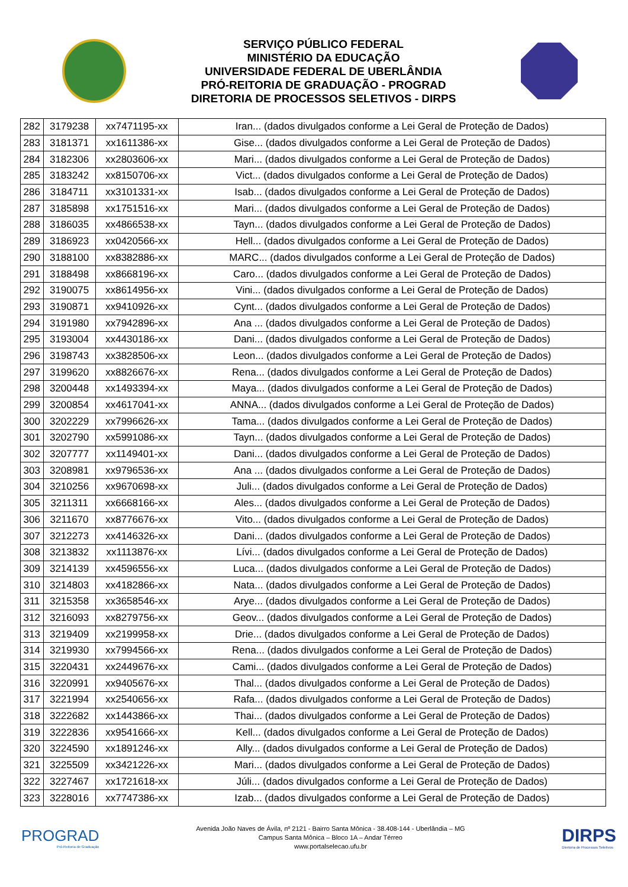SERVIÇO PÚBLICO FEDERAL
MINISTÉRIO DA EDUCAÇÃO
UNIVERSIDADE FEDERAL DE UBERLÂNDIA
PRÓ-REITORIA DE GRADUAÇÃO - PROGRAD
DIRETORIA DE PROCESSOS SELETIVOS - DIRPS
| 282 | 3179238 | xx7471195-xx | Iran... (dados divulgados conforme a Lei Geral de Proteção de Dados) |
| 283 | 3181371 | xx1611386-xx | Gise... (dados divulgados conforme a Lei Geral de Proteção de Dados) |
| 284 | 3182306 | xx2803606-xx | Mari... (dados divulgados conforme a Lei Geral de Proteção de Dados) |
| 285 | 3183242 | xx8150706-xx | Vict... (dados divulgados conforme a Lei Geral de Proteção de Dados) |
| 286 | 3184711 | xx3101331-xx | Isab... (dados divulgados conforme a Lei Geral de Proteção de Dados) |
| 287 | 3185898 | xx1751516-xx | Mari... (dados divulgados conforme a Lei Geral de Proteção de Dados) |
| 288 | 3186035 | xx4866538-xx | Tayn... (dados divulgados conforme a Lei Geral de Proteção de Dados) |
| 289 | 3186923 | xx0420566-xx | Hell... (dados divulgados conforme a Lei Geral de Proteção de Dados) |
| 290 | 3188100 | xx8382886-xx | MARC... (dados divulgados conforme a Lei Geral de Proteção de Dados) |
| 291 | 3188498 | xx8668196-xx | Caro... (dados divulgados conforme a Lei Geral de Proteção de Dados) |
| 292 | 3190075 | xx8614956-xx | Vini... (dados divulgados conforme a Lei Geral de Proteção de Dados) |
| 293 | 3190871 | xx9410926-xx | Cynt... (dados divulgados conforme a Lei Geral de Proteção de Dados) |
| 294 | 3191980 | xx7942896-xx | Ana ... (dados divulgados conforme a Lei Geral de Proteção de Dados) |
| 295 | 3193004 | xx4430186-xx | Dani... (dados divulgados conforme a Lei Geral de Proteção de Dados) |
| 296 | 3198743 | xx3828506-xx | Leon... (dados divulgados conforme a Lei Geral de Proteção de Dados) |
| 297 | 3199620 | xx8826676-xx | Rena... (dados divulgados conforme a Lei Geral de Proteção de Dados) |
| 298 | 3200448 | xx1493394-xx | Maya... (dados divulgados conforme a Lei Geral de Proteção de Dados) |
| 299 | 3200854 | xx4617041-xx | ANNA... (dados divulgados conforme a Lei Geral de Proteção de Dados) |
| 300 | 3202229 | xx7996626-xx | Tama... (dados divulgados conforme a Lei Geral de Proteção de Dados) |
| 301 | 3202790 | xx5991086-xx | Tayn... (dados divulgados conforme a Lei Geral de Proteção de Dados) |
| 302 | 3207777 | xx1149401-xx | Dani... (dados divulgados conforme a Lei Geral de Proteção de Dados) |
| 303 | 3208981 | xx9796536-xx | Ana ... (dados divulgados conforme a Lei Geral de Proteção de Dados) |
| 304 | 3210256 | xx9670698-xx | Juli... (dados divulgados conforme a Lei Geral de Proteção de Dados) |
| 305 | 3211311 | xx6668166-xx | Ales... (dados divulgados conforme a Lei Geral de Proteção de Dados) |
| 306 | 3211670 | xx8776676-xx | Vito... (dados divulgados conforme a Lei Geral de Proteção de Dados) |
| 307 | 3212273 | xx4146326-xx | Dani... (dados divulgados conforme a Lei Geral de Proteção de Dados) |
| 308 | 3213832 | xx1113876-xx | Lívi... (dados divulgados conforme a Lei Geral de Proteção de Dados) |
| 309 | 3214139 | xx4596556-xx | Luca... (dados divulgados conforme a Lei Geral de Proteção de Dados) |
| 310 | 3214803 | xx4182866-xx | Nata... (dados divulgados conforme a Lei Geral de Proteção de Dados) |
| 311 | 3215358 | xx3658546-xx | Arye... (dados divulgados conforme a Lei Geral de Proteção de Dados) |
| 312 | 3216093 | xx8279756-xx | Geov... (dados divulgados conforme a Lei Geral de Proteção de Dados) |
| 313 | 3219409 | xx2199958-xx | Drie... (dados divulgados conforme a Lei Geral de Proteção de Dados) |
| 314 | 3219930 | xx7994566-xx | Rena... (dados divulgados conforme a Lei Geral de Proteção de Dados) |
| 315 | 3220431 | xx2449676-xx | Cami... (dados divulgados conforme a Lei Geral de Proteção de Dados) |
| 316 | 3220991 | xx9405676-xx | Thal... (dados divulgados conforme a Lei Geral de Proteção de Dados) |
| 317 | 3221994 | xx2540656-xx | Rafa... (dados divulgados conforme a Lei Geral de Proteção de Dados) |
| 318 | 3222682 | xx1443866-xx | Thai... (dados divulgados conforme a Lei Geral de Proteção de Dados) |
| 319 | 3222836 | xx9541666-xx | Kell... (dados divulgados conforme a Lei Geral de Proteção de Dados) |
| 320 | 3224590 | xx1891246-xx | Ally... (dados divulgados conforme a Lei Geral de Proteção de Dados) |
| 321 | 3225509 | xx3421226-xx | Mari... (dados divulgados conforme a Lei Geral de Proteção de Dados) |
| 322 | 3227467 | xx1721618-xx | Júli... (dados divulgados conforme a Lei Geral de Proteção de Dados) |
| 323 | 3228016 | xx7747386-xx | Izab... (dados divulgados conforme a Lei Geral de Proteção de Dados) |
PROGRAD
Pró-Reitoria de Graduação
Avenida João Naves de Ávila, nº 2121 - Bairro Santa Mônica - 38.408-144 - Uberlândia – MG
Campus Santa Mônica – Bloco 1A – Andar Térreo
www.portalselecao.ufu.br
DIRPS
Diretoria de Processos Seletivos